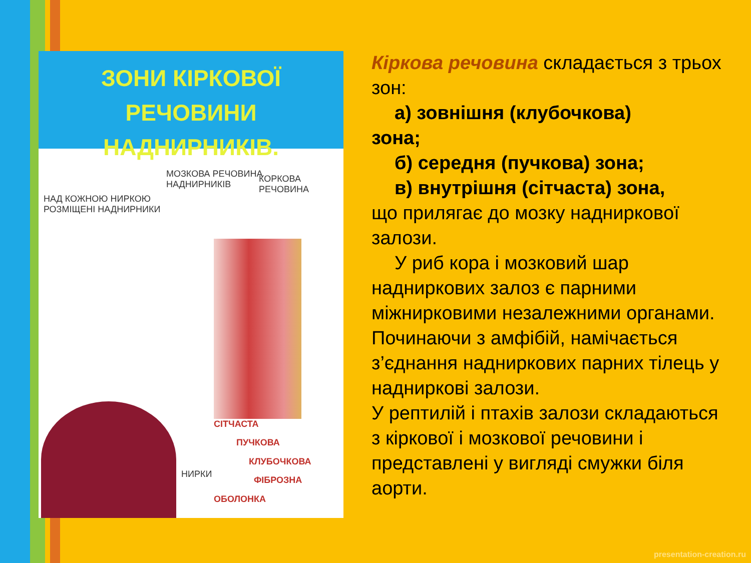ЗОНИ КІРКОВОЇ РЕЧОВИНИ
НАДНИРНИКІВ.
МОЗКОВА РЕЧОВИНА
НАДНИРНИКІВ
КОРКОВА РЕЧОВИНА
НАД КОЖНОЮ НИРКОЮ
РОЗМІЩЕНІ НАДНИРНИКИ
СІТЧАСТА
ПУЧКОВА
КЛУБОЧКОВА
ФІБРОЗНА
НИРКИ
ОБОЛОНКА
Кіркова речовина складається з трьох зон:
а) зовнішня (клубочкова)
зона;
б) середня (пучкова) зона;
в) внутрішня (сітчаста) зона,
що прилягає до мозку наднирковoї залози.
У риб кора і мозковий шар
надниркових залоз є парними міжнирковими незалежними органами. Починаючи з амфібій, намічається з’єднання надниркових парних тілець у надниркові залози.
У рептилій і птахів залози складаються з кіркової і мозкової речовини і представлені у вигляді смужки біля аорти.
presentation-creation.ru